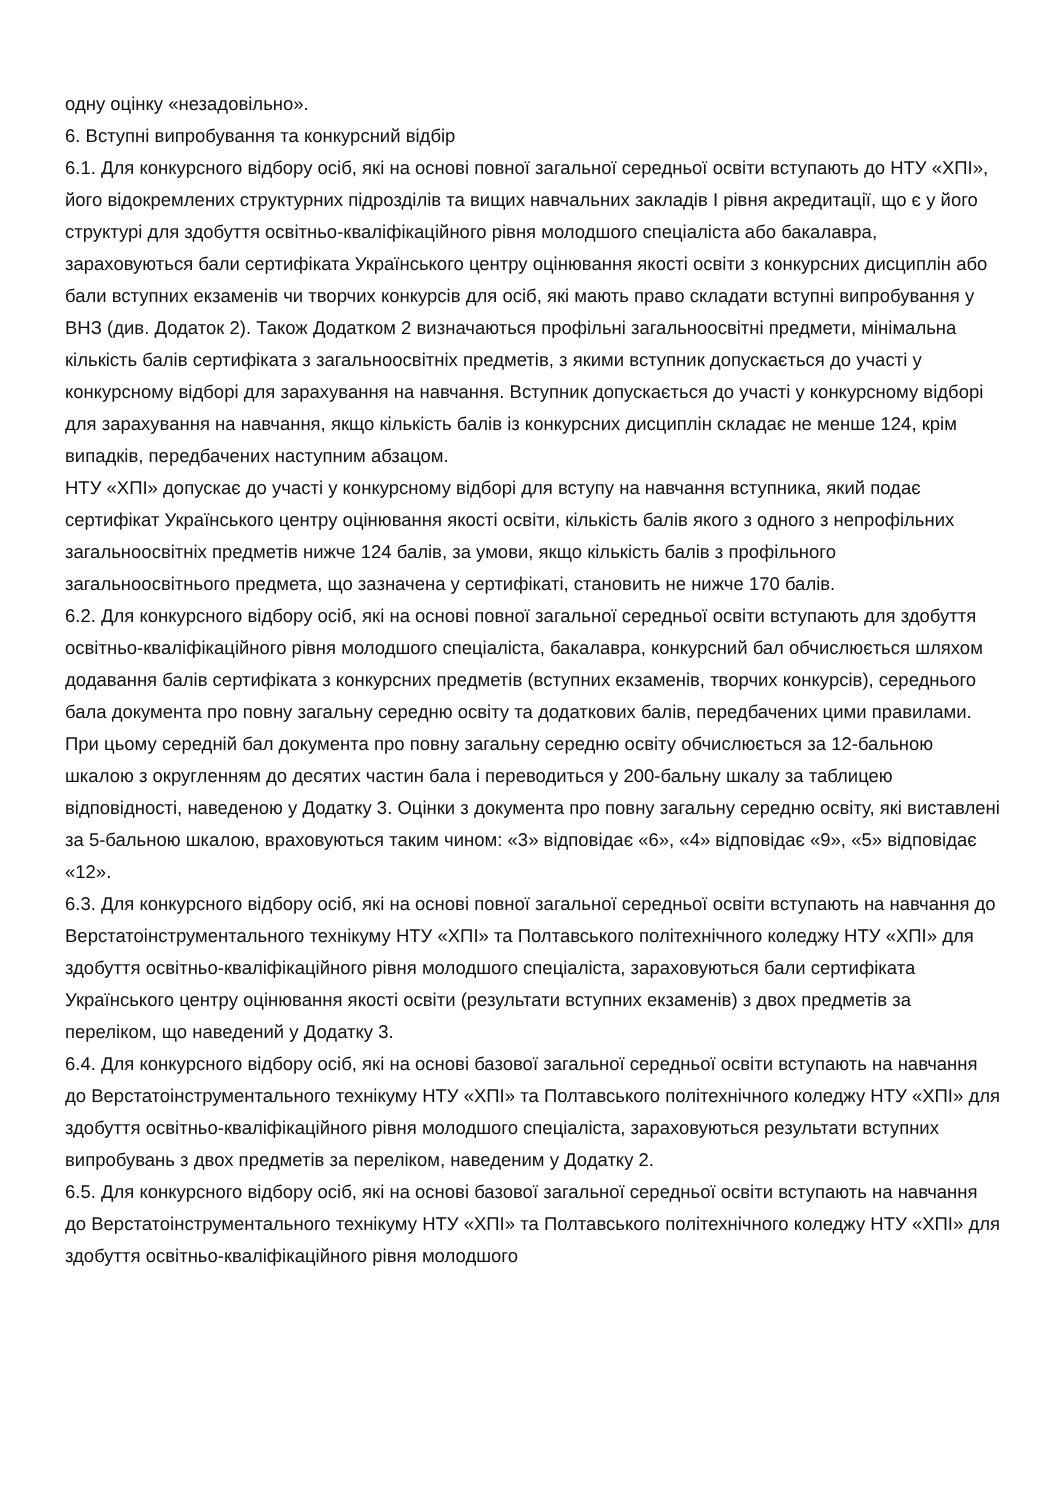одну оцінку «незадовільно».
6. Вступні випробування та конкурсний відбір
6.1. Для конкурсного відбору осіб, які на основі повної загальної середньої освіти вступають до НТУ «ХПІ», його відокремлених структурних підрозділів та вищих навчальних закладів І рівня акредитації, що є у його структурі для здобуття освітньо-кваліфікаційного рівня молодшого спеціаліста або бакалавра, зараховуються бали сертифіката Українського центру оцінювання якості освіти з конкурсних дисциплін або бали вступних екзаменів чи творчих конкурсів для осіб, які мають право складати вступні випробування у ВНЗ (див. Додаток 2). Також Додатком 2 визначаються профільні загальноосвітні предмети, мінімальна кількість балів сертифіката з загальноосвітніх предметів, з якими вступник допускається до участі у конкурсному відборі для зарахування на навчання. Вступник допускається до участі у конкурсному відборі для зарахування на навчання, якщо кількість балів із конкурсних дисциплін складає не менше 124, крім випадків, передбачених наступним абзацом.
НТУ «ХПІ» допускає до участі у конкурсному відборі для вступу на навчання вступника, який подає сертифікат Українського центру оцінювання якості освіти, кількість балів якого з одного з непрофільних загальноосвітніх предметів нижче 124 балів, за умови, якщо кількість балів з профільного загальноосвітнього предмета, що зазначена у сертифікаті, становить не нижче 170 балів.
6.2. Для конкурсного відбору осіб, які на основі повної загальної середньої освіти вступають для здобуття освітньо-кваліфікаційного рівня молодшого спеціаліста, бакалавра, конкурсний бал обчислюється шляхом додавання балів сертифіката з конкурсних предметів (вступних екзаменів, творчих конкурсів), середнього бала документа про повну загальну середню освіту та додаткових балів, передбачених цими правилами. При цьому середній бал документа про повну загальну середню освіту обчислюється за 12-бальною шкалою з округленням до десятих частин бала і переводиться у 200-бальну шкалу за таблицею відповідності, наведеною у Додатку 3. Оцінки з документа про повну загальну середню освіту, які виставлені за 5-бальною шкалою, враховуються таким чином: «3» відповідає «6», «4» відповідає «9», «5» відповідає «12».
6.3. Для конкурсного відбору осіб, які на основі повної загальної середньої освіти вступають на навчання до Верстатоінструментального технікуму НТУ «ХПІ» та Полтавського політехнічного коледжу НТУ «ХПІ» для здобуття освітньо-кваліфікаційного рівня молодшого спеціаліста, зараховуються бали сертифіката Українського центру оцінювання якості освіти (результати вступних екзаменів) з двох предметів за переліком, що наведений у Додатку 3.
6.4. Для конкурсного відбору осіб, які на основі базової загальної середньої освіти вступають на навчання до Верстатоінструментального технікуму НТУ «ХПІ» та Полтавського політехнічного коледжу НТУ «ХПІ» для здобуття освітньо-кваліфікаційного рівня молодшого спеціаліста, зараховуються результати вступних випробувань з двох предметів за переліком, наведеним у Додатку 2.
6.5. Для конкурсного відбору осіб, які на основі базової загальної середньої освіти вступають на навчання до Верстатоінструментального технікуму НТУ «ХПІ» та Полтавського політехнічного коледжу НТУ «ХПІ» для здобуття освітньо-кваліфікаційного рівня молодшого